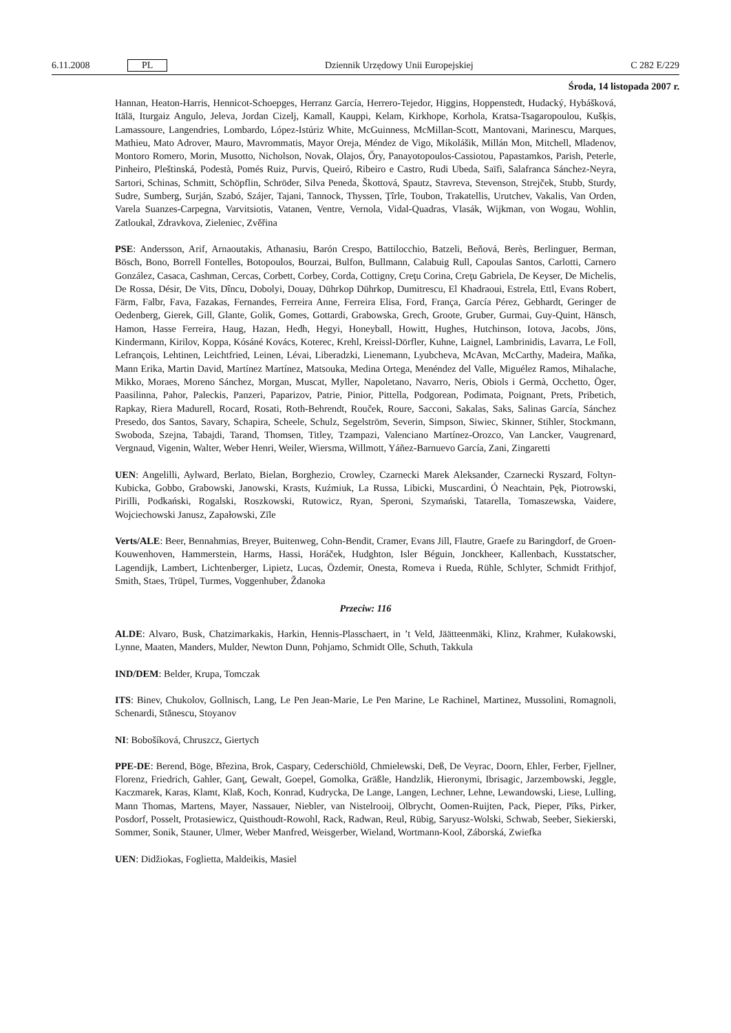6.11.2008 PL Dziennik Urzędowy Unii Europejskiej C 282 E/229
Środa, 14 listopada 2007 r.
Hannan, Heaton-Harris, Hennicot-Schoepges, Herranz García, Herrero-Tejedor, Higgins, Hoppenstedt, Hudacký, Hybášková, Itälä, Iturgaiz Angulo, Jeleva, Jordan Cizelj, Kamall, Kauppi, Kelam, Kirkhope, Korhola, Kratsa-Tsagaropoulou, Kušķis, Lamassoure, Langendries, Lombardo, López-Istúriz White, McGuinness, McMillan-Scott, Mantovani, Marinescu, Marques, Mathieu, Mato Adrover, Mauro, Mavrommatis, Mayor Oreja, Méndez de Vigo, Mikolášik, Millán Mon, Mitchell, Mladenov, Montoro Romero, Morin, Musotto, Nicholson, Novak, Olajos, Őry, Panayotopoulos-Cassiotou, Papastamkos, Parish, Peterle, Pinheiro, Pleštinská, Podestà, Pomés Ruiz, Purvis, Queiró, Ribeiro e Castro, Rudi Ubeda, Saïfi, Salafranca Sánchez-Neyra, Sartori, Schinas, Schmitt, Schöpflin, Schröder, Silva Peneda, Škottová, Spautz, Stavreva, Stevenson, Strejček, Stubb, Sturdy, Sudre, Sumberg, Surján, Szabó, Szájer, Tajani, Tannock, Thyssen, Ţîrle, Toubon, Trakatellis, Urutchev, Vakalis, Van Orden, Varela Suanzes-Carpegna, Varvitsiotis, Vatanen, Ventre, Vernola, Vidal-Quadras, Vlasák, Wijkman, von Wogau, Wohlin, Zatloukal, Zdravkova, Zieleniec, Zvěřina
PSE: Andersson, Arif, Arnaoutakis, Athanasiu, Barón Crespo, Battilocchio, Batzeli, Beňová, Berès, Berlinguer, Berman, Bösch, Bono, Borrell Fontelles, Botopoulos, Bourzai, Bulfon, Bullmann, Calabuig Rull, Capoulas Santos, Carlotti, Carnero González, Casaca, Cashman, Cercas, Corbett, Corbey, Corda, Cottigny, Creţu Corina, Creţu Gabriela, De Keyser, De Michelis, De Rossa, Désir, De Vits, Dîncu, Dobolyi, Douay, Dührkop Dührkop, Dumitrescu, El Khadraoui, Estrela, Ettl, Evans Robert, Färm, Falbr, Fava, Fazakas, Fernandes, Ferreira Anne, Ferreira Elisa, Ford, França, García Pérez, Gebhardt, Geringer de Oedenberg, Gierek, Gill, Glante, Golik, Gomes, Gottardi, Grabowska, Grech, Groote, Gruber, Gurmai, Guy-Quint, Hänsch, Hamon, Hasse Ferreira, Haug, Hazan, Hedh, Hegyi, Honeyball, Howitt, Hughes, Hutchinson, Iotova, Jacobs, Jöns, Kindermann, Kirilov, Koppa, Kósáné Kovács, Koterec, Krehl, Kreissl-Dörfler, Kuhne, Laignel, Lambrinidis, Lavarra, Le Foll, Lefrançois, Lehtinen, Leichtfried, Leinen, Lévai, Liberadzki, Lienemann, Lyubcheva, McAvan, McCarthy, Madeira, Maňka, Mann Erika, Martin David, Martínez Martínez, Matsouka, Medina Ortega, Menéndez del Valle, Miguélez Ramos, Mihalache, Mikko, Moraes, Moreno Sánchez, Morgan, Muscat, Myller, Napoletano, Navarro, Neris, Obiols i Germà, Occhetto, Öger, Paasilinna, Pahor, Paleckis, Panzeri, Paparizov, Patrie, Pinior, Pittella, Podgorean, Podimata, Poignant, Prets, Pribetich, Rapkay, Riera Madurell, Rocard, Rosati, Roth-Behrendt, Rouček, Roure, Sacconi, Sakalas, Saks, Salinas García, Sánchez Presedo, dos Santos, Savary, Schapira, Scheele, Schulz, Segelström, Severin, Simpson, Siwiec, Skinner, Stihler, Stockmann, Swoboda, Szejna, Tabajdi, Tarand, Thomsen, Titley, Tzampazi, Valenciano Martínez-Orozco, Van Lancker, Vaugrenard, Vergnaud, Vigenin, Walter, Weber Henri, Weiler, Wiersma, Willmott, Yáñez-Barnuevo García, Zani, Zingaretti
UEN: Angelilli, Aylward, Berlato, Bielan, Borghezio, Crowley, Czarnecki Marek Aleksander, Czarnecki Ryszard, Foltyn-Kubicka, Gobbo, Grabowski, Janowski, Krasts, Kuźmiuk, La Russa, Libicki, Muscardini, Ó Neachtain, Pęk, Piotrowski, Pirilli, Podkański, Rogalski, Roszkowski, Rutowicz, Ryan, Speroni, Szymański, Tatarella, Tomaszewska, Vaidere, Wojciechowski Janusz, Zapałowski, Zīle
Verts/ALE: Beer, Bennahmias, Breyer, Buitenweg, Cohn-Bendit, Cramer, Evans Jill, Flautre, Graefe zu Baringdorf, de Groen-Kouwenhoven, Hammerstein, Harms, Hassi, Horáček, Hudghton, Isler Béguin, Jonckheer, Kallenbach, Kusstatscher, Lagendijk, Lambert, Lichtenberger, Lipietz, Lucas, Özdemir, Onesta, Romeva i Rueda, Rühle, Schlyter, Schmidt Frithjof, Smith, Staes, Trüpel, Turmes, Voggenhuber, Ždanoka
Przeciw: 116
ALDE: Alvaro, Busk, Chatzimarkakis, Harkin, Hennis-Plasschaert, in ’t Veld, Jäätteenmäki, Klinz, Krahmer, Kułakowski, Lynne, Maaten, Manders, Mulder, Newton Dunn, Pohjamo, Schmidt Olle, Schuth, Takkula
IND/DEM: Belder, Krupa, Tomczak
ITS: Binev, Chukolov, Gollnisch, Lang, Le Pen Jean-Marie, Le Pen Marine, Le Rachinel, Martinez, Mussolini, Romagnoli, Schenardi, Stănescu, Stoyanov
NI: Bobošíková, Chruszcz, Giertych
PPE-DE: Berend, Böge, Březina, Brok, Caspary, Cederschiöld, Chmielewski, Deß, De Veyrac, Doorn, Ehler, Ferber, Fjellner, Florenz, Friedrich, Gahler, Ganţ, Gewalt, Goepel, Gomolka, Gräßle, Handzlik, Hieronymi, Ibrisagic, Jarzembowski, Jeggle, Kaczmarek, Karas, Klamt, Klaß, Koch, Konrad, Kudrycka, De Lange, Langen, Lechner, Lehne, Lewandowski, Liese, Lulling, Mann Thomas, Martens, Mayer, Nassauer, Niebler, van Nistelrooij, Olbrycht, Oomen-Ruijten, Pack, Pieper, Pīks, Pirker, Posdorf, Posselt, Protasiewicz, Quisthoudt-Rowohl, Rack, Radwan, Reul, Rübig, Saryusz-Wolski, Schwab, Seeber, Siekierski, Sommer, Sonik, Stauner, Ulmer, Weber Manfred, Weisgerber, Wieland, Wortmann-Kool, Záborská, Zwiefka
UEN: Didžiokas, Foglietta, Maldeikis, Masiel